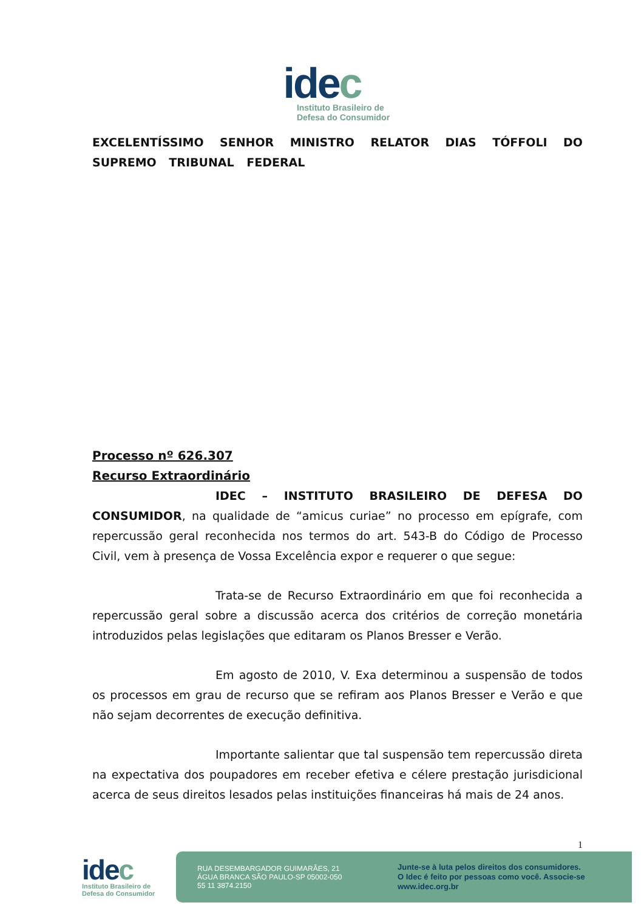idec
Instituto Brasileiro de
Defesa do Consumidor
EXCELENTÍSSIMO SENHOR MINISTRO RELATOR DIAS TÓFFOLI DO SUPREMO TRIBUNAL FEDERAL
Processo nº 626.307
Recurso Extraordinário
IDEC – INSTITUTO BRASILEIRO DE DEFESA DO CONSUMIDOR, na qualidade de “amicus curiae” no processo em epígrafe, com repercussão geral reconhecida nos termos do art. 543-B do Código de Processo Civil, vem à presença de Vossa Excelência expor e requerer o que segue:
Trata-se de Recurso Extraordinário em que foi reconhecida a repercussão geral sobre a discussão acerca dos critérios de correção monetária introduzidos pelas legislações que editaram os Planos Bresser e Verão.
Em agosto de 2010, V. Exa determinou a suspensão de todos os processos em grau de recurso que se refiram aos Planos Bresser e Verão e que não sejam decorrentes de execução definitiva.
Importante salientar que tal suspensão tem repercussão direta na expectativa dos poupadores em receber efetiva e célere prestação jurisdicional acerca de seus direitos lesados pelas instituições financeiras há mais de 24 anos.
1
idec
Instituto Brasileiro de
Defesa do Consumidor
RUA DESEMBARGADOR GUIMARÃES, 21
ÁGUA BRANCA SÃO PAULO-SP 05002-050
55 11 3874.2150
Junte-se à luta pelos direitos dos consumidores.
O Idec é feito por pessoas como você. Associe-se
www.idec.org.br